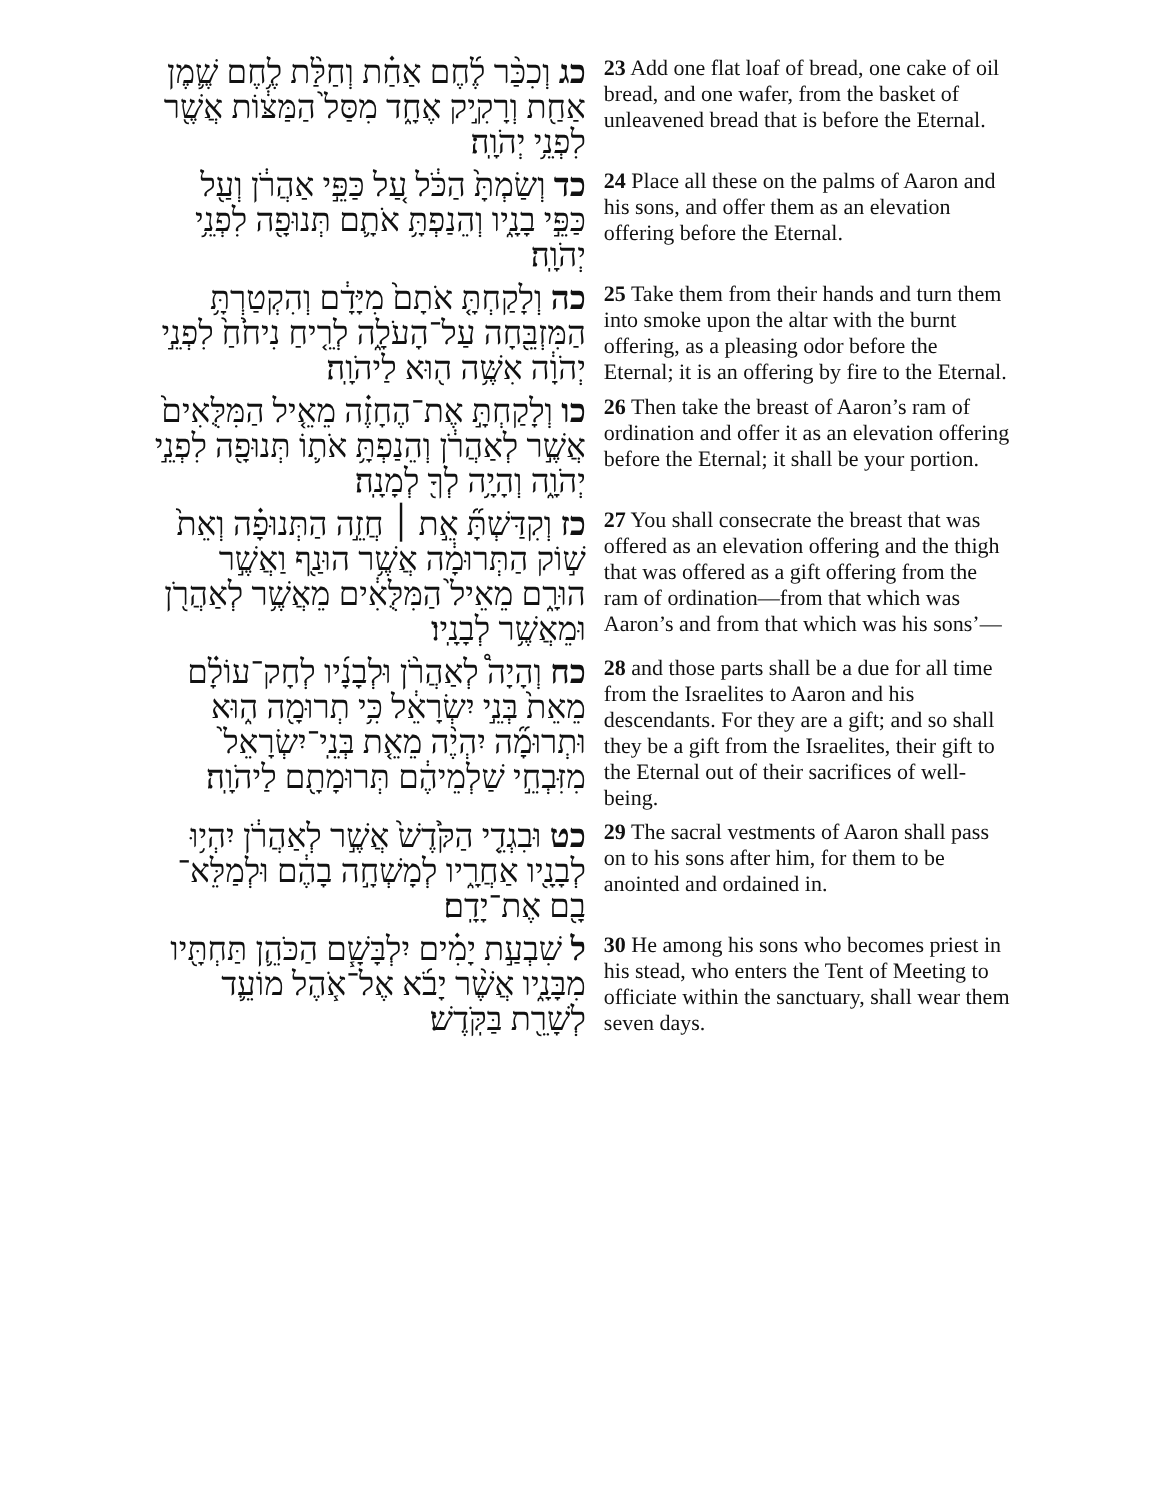כג וְכִכַּ֨ר לֶ֜חֶם אַחַ֗ת וְחַלַּ֨ת לֶ֥חֶם שֶׁ֛מֶן אַחַ֖ת וְרָקִ֣יק אֶחָ֑ד מִסַּל֙ הַמַּצּ֔וֹת אֲשֶׁ֖ר לִפְנֵ֥י יְהֹוָֽה׃
23 Add one flat loaf of bread, one cake of oil bread, and one wafer, from the basket of unleavened bread that is before the Eternal.
כד וְשַׂמְתָּ֙ הַכֹּ֔ל עַ֚ל כַּפֵּ֣י אַהֲרֹ֔ן וְעַ֖ל כַּפֵּ֣י בָנָ֑יו וְהֵנַפְתָּ֥ אֹתָ֛ם תְּנוּפָ֖ה לִפְנֵ֥י יְהֹוָֽה׃
24 Place all these on the palms of Aaron and his sons, and offer them as an elevation offering before the Eternal.
כה וְלָקַחְתָּ֤ אֹתָם֙ מִיָּדָ֔ם וְהִקְטַרְתָּ֥ הַמִּזְבֵּ֖חָה עַל־הָעֹלָ֑ה לְרֵ֤יחַ נִיחֹ֙חַ֙ לִפְנֵ֣י יְהֹוָ֔ה אִשֶּׁ֥ה ה֖וּא לַיהֹוָֽה׃
25 Take them from their hands and turn them into smoke upon the altar with the burnt offering, as a pleasing odor before the Eternal; it is an offering by fire to the Eternal.
כו וְלָקַחְתָּ֣ אֶת־הֶחָזֶ֗ה מֵאֵ֤יל הַמִּלֻּאִים֙ אֲשֶׁ֣ר לְאַהֲרֹ֔ן וְהֵנַפְתָּ֥ אֹת֛וֹ תְּנוּפָ֖ה לִפְנֵ֣י יְהֹוָ֑ה וְהָיָ֥ה לְךָ֖ לְמָנָֽה׃
26 Then take the breast of Aaron’s ram of ordination and offer it as an elevation offering before the Eternal; it shall be your portion.
כז וְקִדַּשְׁתָּ֞ אֵ֣ת ׀ חֲזֵ֣ה הַתְּנוּפָ֗ה וְאֵת֙ שׁ֣וֹק הַתְּרוּמָ֔ה אֲשֶׁ֥ר הוּנַ֖ף וַאֲשֶׁ֣ר הוּרָ֑ם מֵאֵיל֙ הַמִּלֻּאִ֔ים מֵאֲשֶׁ֥ר לְאַהֲרֹ֖ן וּמֵאֲשֶׁ֥ר לְבָנָֽיו׃
27 You shall consecrate the breast that was offered as an elevation offering and the thigh that was offered as a gift offering from the ram of ordination—from that which was Aaron’s and from that which was his sons’—
כח וְהָיָה֩ לְאַהֲרֹ֨ן וּלְבָנָ֜יו לְחָק־עוֹלָ֗ם מֵאֵת֙ בְּנֵ֣י יִשְׂרָאֵ֔ל כִּ֥י תְרוּמָ֖ה ה֑וּא וּתְרוּמָ֞ה יִהְיֶ֨ה מֵאֵ֤ת בְּנֵֽי־יִשְׂרָאֵל֙ מִזִּבְחֵ֣י שַׁלְמֵיהֶ֔ם תְּרוּמָתָ֖ם לַיהֹוָֽה׃
28 and those parts shall be a due for all time from the Israelites to Aaron and his descendants. For they are a gift; and so shall they be a gift from the Israelites, their gift to the Eternal out of their sacrifices of well-being.
כט וּבִגְדֵ֤י הַקֹּ֙דֶשׁ֙ אֲשֶׁ֣ר לְאַהֲרֹ֔ן יִהְי֥וּ לְבָנָ֖יו אַחֲרָ֑יו לְמָשְׁחָ֣ה בָהֶ֔ם וּלְמַלֵּא־בָ֖ם אֶת־יָדָֽם׃
29 The sacral vestments of Aaron shall pass on to his sons after him, for them to be anointed and ordained in.
ל שִׁבְעַ֣ת יָמִ֗ים יִלְבָּשָׁ֧ם הַכֹּהֵ֛ן תַּחְתָּ֖יו מִבָּנָ֑יו אֲשֶׁ֨ר יָבֹ֜א אֶל־אֹ֧הֶל מוֹעֵ֛ד לְשָׁרֵ֖ת בַּקֹּֽדֶשׁ׃
30 He among his sons who becomes priest in his stead, who enters the Tent of Meeting to officiate within the sanctuary, shall wear them seven days.